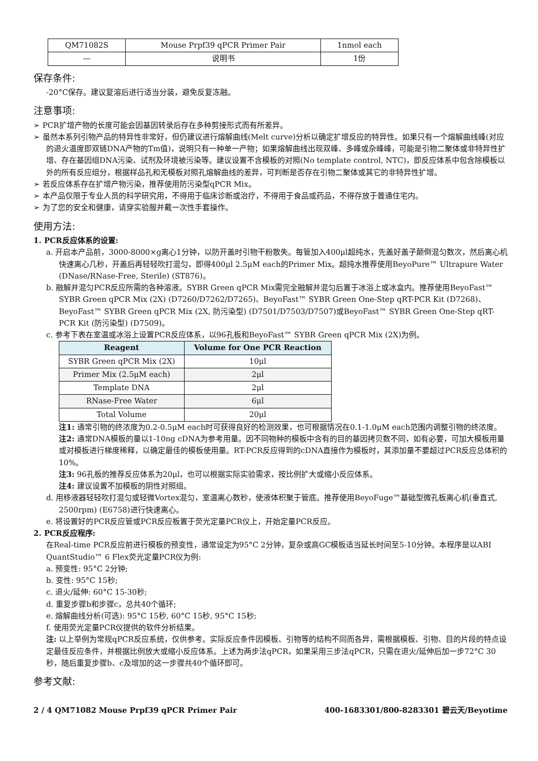| QM71082S | Mouse Prpf39 qPCR Primer Pair | 1nmol each |
| — | 说明书 | 1份 |
保存条件:
-20°C保存。建议复溶后进行适当分装，避免反复冻融。
注意事项:
➢ PCR扩增产物的长度可能会因基因转录后存在多种剪接形式而有所差异。
➢ 虽然本系列引物产品的特异性非常好，但仍建议进行熔解曲线(Melt curve)分析以确定扩增反应的特异性。如果只有一个熔解曲线峰(对应的退火温度即双链DNA产物的Tm值)，说明只有一种单一产物；如果熔解曲线出现双峰、多峰或杂峰峰，可能是引物二聚体或非特异性扩增、存在基因组DNA污染、试剂及环境被污染等。建议设置不含模板的对照(No template control, NTC)，即反应体系中包含除模板以外的所有反应组分，根据样品孔和无模板对照孔熔解曲线的差异，可判断是否存在引物二聚体或其它的非特异性扩增。
➢ 若反应体系存在扩增产物污染，推荐使用防污染型qPCR Mix。
➢ 本产品仅限于专业人员的科学研究用，不得用于临床诊断或治疗，不得用于食品或药品，不得存放于普通住宅内。
➢ 为了您的安全和健康，请穿实验服并戴一次性手套操作。
使用方法:
1. PCR反应体系的设置:
a. 开启本产品前，3000-8000×g离心1分钟，以防开盖时引物干粉散失。每管加入400μl超纯水，先盖好盖子颠倒混匀数次，然后离心机快速离心几秒，开盖后再轻轻吹打混匀，即得400μl 2.5μM each的Primer Mix。超纯水推荐使用BeyoPure™ Ultrapure Water (DNase/RNase-Free, Sterile) (ST876)。
b. 融解并混匀PCR反应所需的各种溶液。SYBR Green qPCR Mix需完全融解并混匀后置于冰浴上或冰盒内。推荐使用BeyoFast™ SYBR Green qPCR Mix (2X) (D7260/D7262/D7265)、BeyoFast™ SYBR Green One-Step qRT-PCR Kit (D7268)、BeyoFast™ SYBR Green qPCR Mix (2X, 防污染型) (D7501/D7503/D7507)或BeyoFast™ SYBR Green One-Step qRT-PCR Kit (防污染型) (D7509)。
c. 参考下表在室温或冰浴上设置PCR反应体系，以96孔板和BeyoFast™ SYBR Green qPCR Mix (2X)为例。
| Reagent | Volume for One PCR Reaction |
| --- | --- |
| SYBR Green qPCR Mix (2X) | 10μl |
| Primer Mix (2.5μM each) | 2μl |
| Template DNA | 2μl |
| RNase-Free Water | 6μl |
| Total Volume | 20μl |
注1: 通常引物的终浓度为0.2-0.5μM each时可获得良好的检测效果，也可根据情况在0.1-1.0μM each范围内调整引物的终浓度。
注2: 通常DNA模板的量以1-10ng cDNA为参考用量。因不同物种的模板中含有的目的基因拷贝数不同，如有必要，可加大模板用量或对模板进行梯度稀释，以确定最佳的模板使用量。RT-PCR反应得到的cDNA直接作为模板时，其添加量不要超过PCR反应总体积的10%。
注3: 96孔板的推荐反应体系为20μl，也可以根据实际实验需求，按比例扩大或缩小反应体系。
注4: 建议设置不加模板的阴性对照组。
d. 用移液器轻轻吹打混匀或轻微Vortex混匀，室温离心数秒，使液体积聚于管底。推荐使用BeyoFuge™基础型微孔板离心机(垂直式, 2500rpm) (E6758)进行快速离心。
e. 将设置好的PCR反应管或PCR反应板置于荧光定量PCR仪上，开始定量PCR反应。
2. PCR反应程序:
在Real-time PCR反应前进行模板的预变性，通常设定为95°C 2分钟，复杂或高GC模板适当延长时间至5-10分钟。本程序是以ABI QuantStudio™ 6 Flex荧光定量PCR仪为例:
a. 预变性: 95°C 2分钟;
b. 变性: 95°C 15秒;
c. 退火/延伸: 60°C 15-30秒;
d. 重复步骤b和步骤c，总共40个循环;
e. 熔解曲线分析(可选): 95°C 15秒, 60°C 15秒, 95°C 15秒;
f. 使用荧光定量PCR仪提供的软件分析结果。
注: 以上举例为常规qPCR反应系统，仅供参考。实际反应条件因模板、引物等的结构不同而各异，需根据模板、引物、目的片段的特点设定最佳反应条件，并根据比例放大或缩小反应体系。上述为两步法qPCR，如果采用三步法qPCR，只需在退火/延伸后加一步72°C 30秒，随后重复步骤b、c及增加的这一步骤共40个循环即可。
参考文献:
2 / 4 QM71082 Mouse Prpf39 qPCR Primer Pair 400-1683301/800-8283301 碧云天/Beyotime